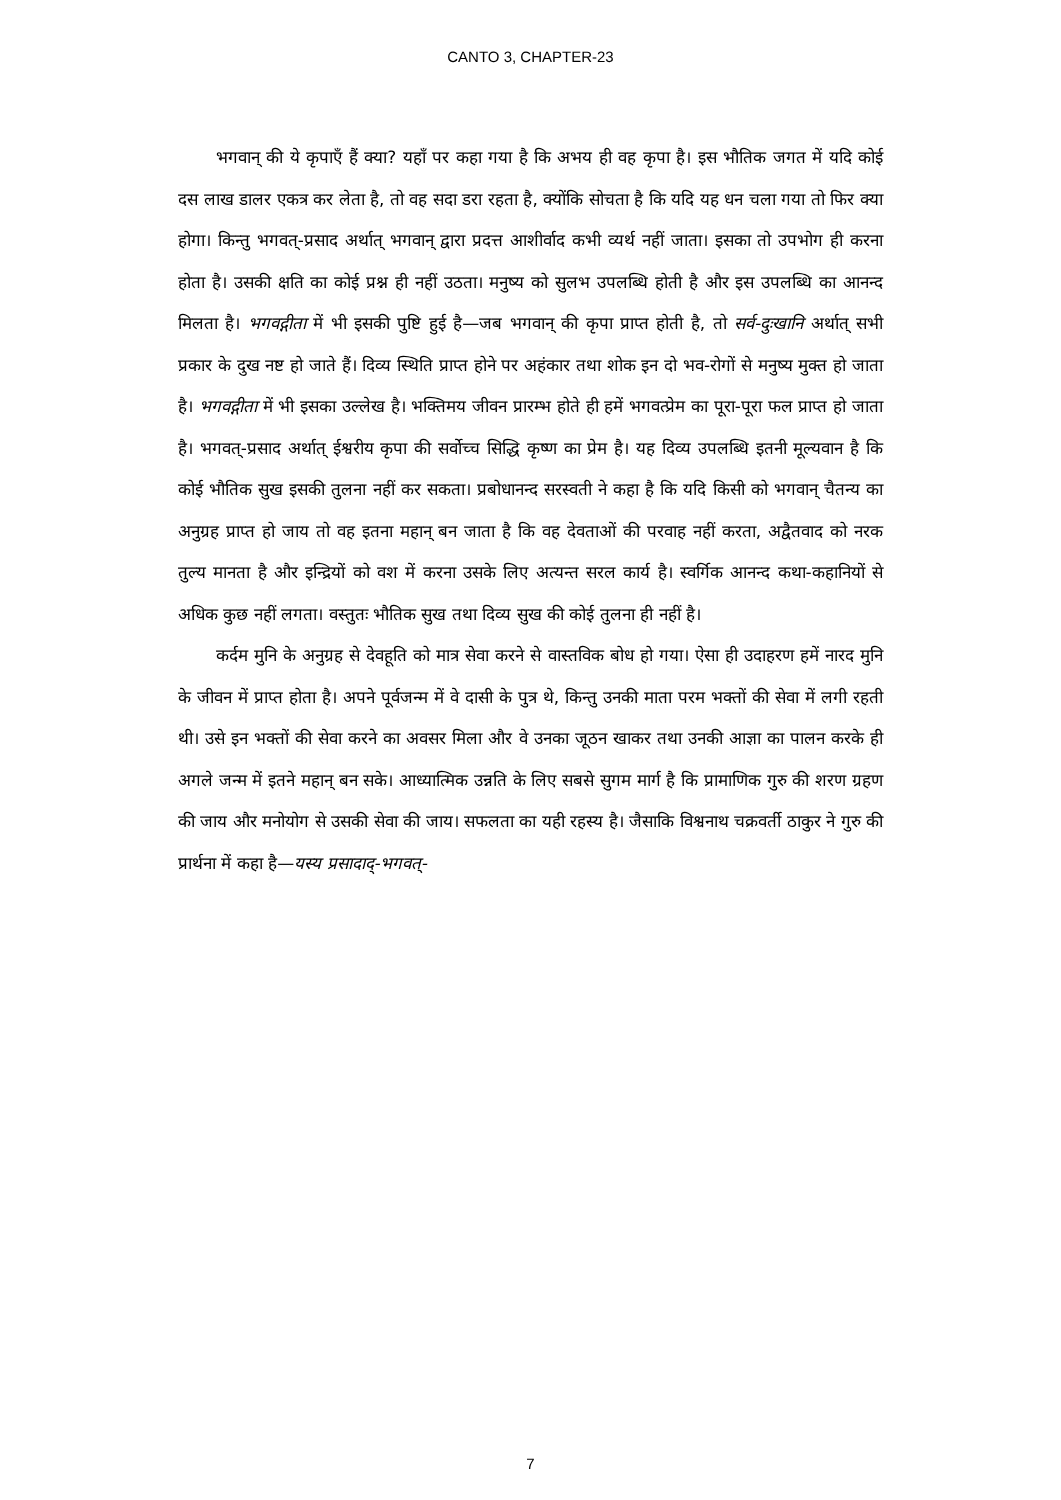CANTO 3, CHAPTER-23
भगवान् की ये कृपाएँ हैं क्या? यहाँ पर कहा गया है कि अभय ही वह कृपा है। इस भौतिक जगत में यदि कोई दस लाख डालर एकत्र कर लेता है, तो वह सदा डरा रहता है, क्योंकि सोचता है कि यदि यह धन चला गया तो फिर क्या होगा। किन्तु भगवत्-प्रसाद अर्थात् भगवान् द्वारा प्रदत्त आशीर्वाद कभी व्यर्थ नहीं जाता। इसका तो उपभोग ही करना होता है। उसकी क्षति का कोई प्रश्न ही नहीं उठता। मनुष्य को सुलभ उपलब्धि होती है और इस उपलब्धि का आनन्द मिलता है। भगवद्गीता में भी इसकी पुष्टि हुई है—जब भगवान् की कृपा प्राप्त होती है, तो सर्व-दुःखानि अर्थात् सभी प्रकार के दुख नष्ट हो जाते हैं। दिव्य स्थिति प्राप्त होने पर अहंकार तथा शोक इन दो भव-रोगों से मनुष्य मुक्त हो जाता है। भगवद्गीता में भी इसका उल्लेख है। भक्तिमय जीवन प्रारम्भ होते ही हमें भगवत्प्रेम का पूरा-पूरा फल प्राप्त हो जाता है। भगवत्-प्रसाद अर्थात् ईश्वरीय कृपा की सर्वोच्च सिद्धि कृष्ण का प्रेम है। यह दिव्य उपलब्धि इतनी मूल्यवान है कि कोई भौतिक सुख इसकी तुलना नहीं कर सकता। प्रबोधानन्द सरस्वती ने कहा है कि यदि किसी को भगवान् चैतन्य का अनुग्रह प्राप्त हो जाय तो वह इतना महान् बन जाता है कि वह देवताओं की परवाह नहीं करता, अद्वैतवाद को नरक तुल्य मानता है और इन्द्रियों को वश में करना उसके लिए अत्यन्त सरल कार्य है। स्वर्गिक आनन्द कथा-कहानियों से अधिक कुछ नहीं लगता। वस्तुतः भौतिक सुख तथा दिव्य सुख की कोई तुलना ही नहीं है।
कर्दम मुनि के अनुग्रह से देवहूति को मात्र सेवा करने से वास्तविक बोध हो गया। ऐसा ही उदाहरण हमें नारद मुनि के जीवन में प्राप्त होता है। अपने पूर्वजन्म में वे दासी के पुत्र थे, किन्तु उनकी माता परम भक्तों की सेवा में लगी रहती थी। उसे इन भक्तों की सेवा करने का अवसर मिला और वे उनका जूठन खाकर तथा उनकी आज्ञा का पालन करके ही अगले जन्म में इतने महान् बन सके। आध्यात्मिक उन्नति के लिए सबसे सुगम मार्ग है कि प्रामाणिक गुरु की शरण ग्रहण की जाय और मनोयोग से उसकी सेवा की जाय। सफलता का यही रहस्य है। जैसाकि विश्वनाथ चक्रवर्ती ठाकुर ने गुरु की प्रार्थना में कहा है—यस्य प्रसादाद्-भगवत्-
7